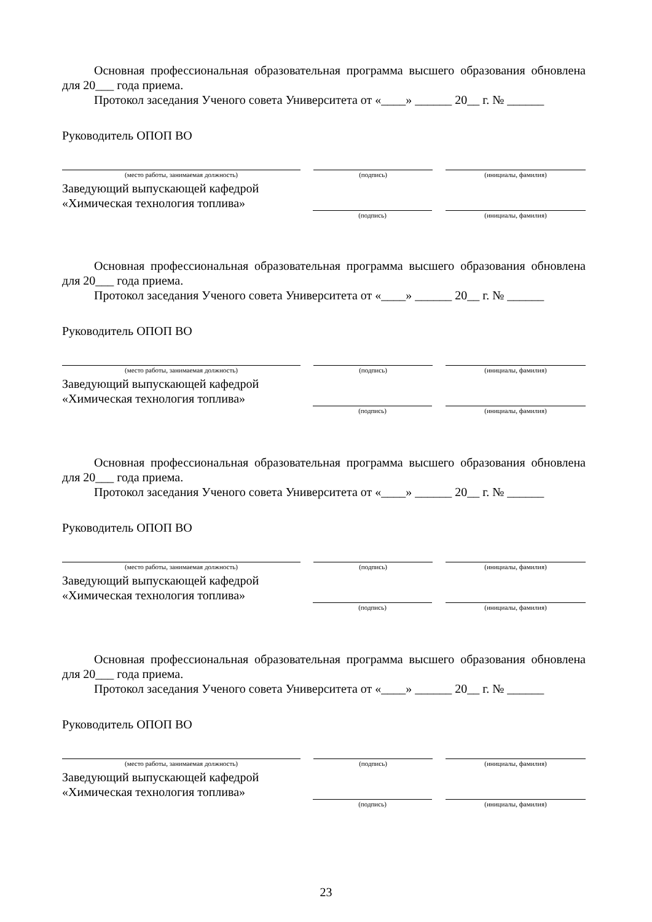Основная профессиональная образовательная программа высшего образования обновлена для 20___ года приема.
Протокол заседания Ученого совета Университета от «____» ______ 20__ г. № ______
Руководитель ОПОП ВО
(место работы, занимаемая должность) (подпись) (инициалы, фамилия)
Заведующий выпускающей кафедрой
«Химическая технология топлива»
(подпись) (инициалы, фамилия)
Основная профессиональная образовательная программа высшего образования обновлена для 20___ года приема.
Протокол заседания Ученого совета Университета от «____» ______ 20__ г. № ______
Руководитель ОПОП ВО
(место работы, занимаемая должность) (подпись) (инициалы, фамилия)
Заведующий выпускающей кафедрой
«Химическая технология топлива»
(подпись) (инициалы, фамилия)
Основная профессиональная образовательная программа высшего образования обновлена для 20___ года приема.
Протокол заседания Ученого совета Университета от «____» ______ 20__ г. № ______
Руководитель ОПОП ВО
(место работы, занимаемая должность) (подпись) (инициалы, фамилия)
Заведующий выпускающей кафедрой
«Химическая технология топлива»
(подпись) (инициалы, фамилия)
Основная профессиональная образовательная программа высшего образования обновлена для 20___ года приема.
Протокол заседания Ученого совета Университета от «____» ______ 20__ г. № ______
Руководитель ОПОП ВО
(место работы, занимаемая должность) (подпись) (инициалы, фамилия)
Заведующий выпускающей кафедрой
«Химическая технология топлива»
(подпись) (инициалы, фамилия)
23